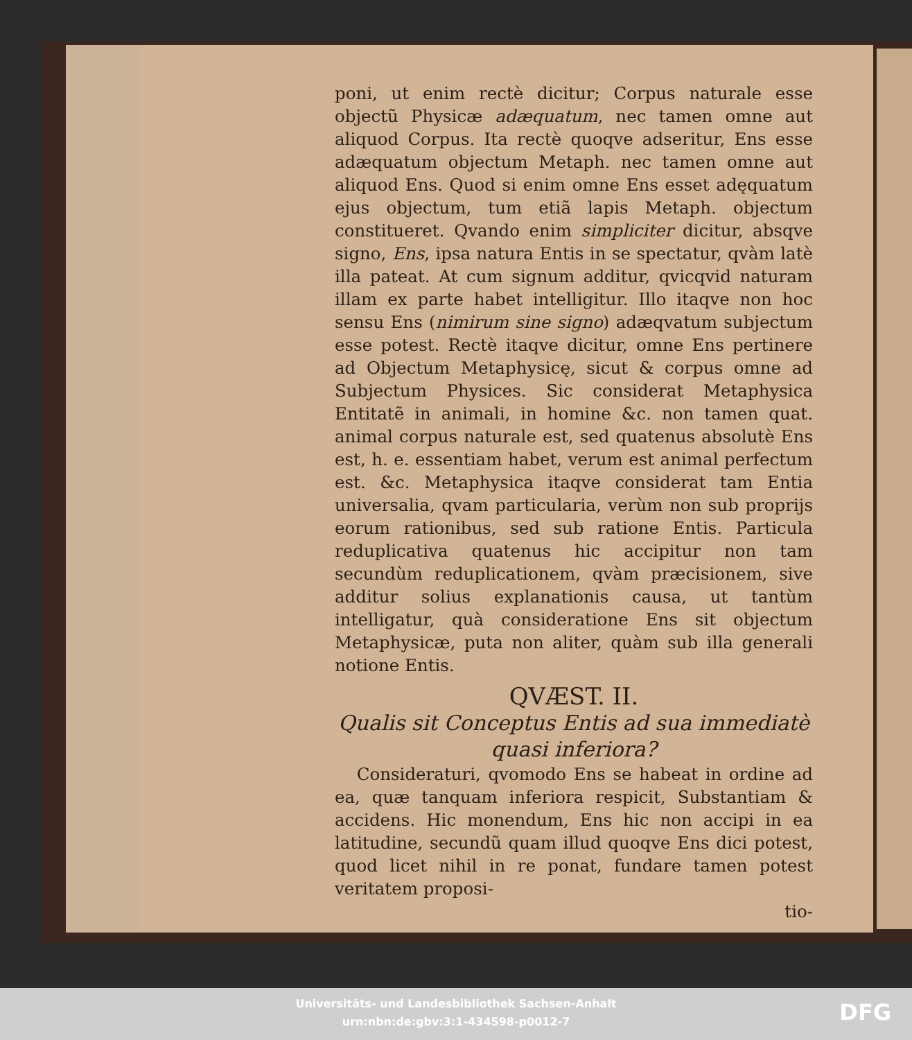poni, ut enim rectè dicitur; Corpus naturale esse objectũ Physicæ adæquatum, nec tamen omne aut aliquod Corpus. Ita rectè quoqve adseritur, Ens esse adæquatum objectum Metaph. nec tamen omne aut aliquod Ens. Quod si enim omne Ens esset adęquatum ejus objectum, tum etiã lapis Metaph. objectum constitueret. Qvando enim simpliciter dicitur, absqve signo, Ens, ipsa natura Entis in se spectatur, qvàm latè illa pateat. At cum signum additur, qvicqvid naturam illam ex parte habet intelligitur. Illo itaqve non hoc sensu Ens (nimirum sine signo) adæqvatum subjectum esse potest. Rectè itaqve dicitur, omne Ens pertinere ad Objectum Metaphysicę, sicut & corpus omne ad Subjectum Physices. Sic considerat Metaphysica Entitatẽ in animali, in homine &c. non tamen quat. animal corpus naturale est, sed quatenus absolutè Ens est, h. e. essentiam habet, verum est animal perfectum est. &c. Metaphysica itaqve considerat tam Entia universalia, qvam particularia, verùm non sub proprijs eorum rationibus, sed sub ratione Entis. Particula reduplicativa quatenus hic accipitur non tam secundùm reduplicationem, qvàm præcisionem, sive additur solius explanationis causa, ut tantùm intelligatur, quà consideratione Ens sit objectum Metaphysicæ, puta non aliter, quàm sub illa generali notione Entis.
QVÆST. II.
Qualis sit Conceptus Entis ad sua immediatè quasi inferiora?
Consideraturi, qvomodo Ens se habeat in ordine ad ea, quæ tanquam inferiora respicit, Substantiam & accidens. Hic monendum, Ens hic non accipi in ea latitudine, secundũ quam illud quoqve Ens dici potest, quod licet nihil in re ponat, fundare tamen potest veritatem proposi-
tio-
Universitäts- und Landesbibliothek Sachsen-Anhalt
urn:nbn:de:gbv:3:1-434598-p0012-7
DFG